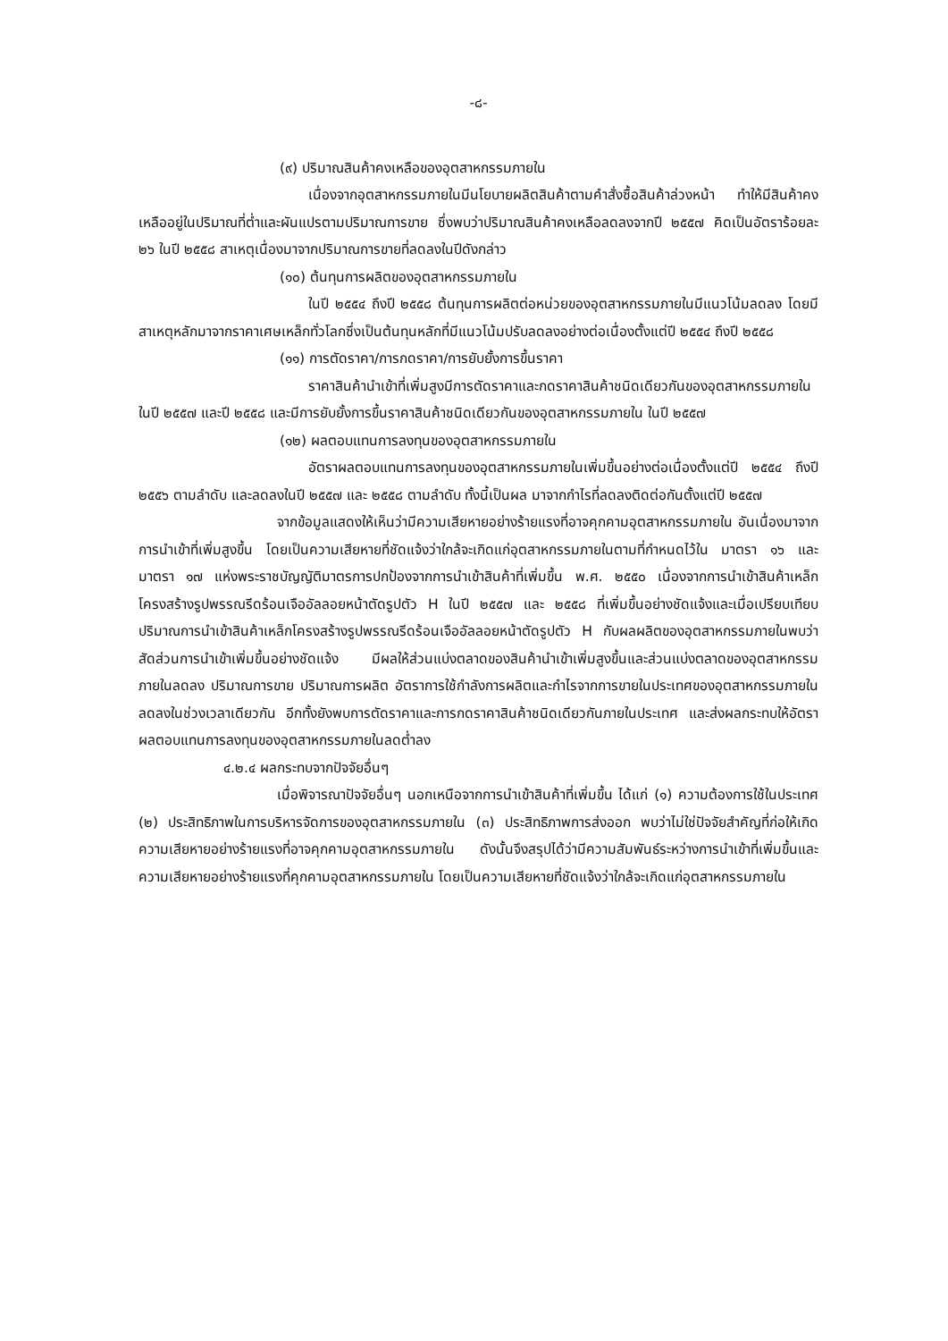-๘-
(๙) ปริมาณสินค้าคงเหลือของอุตสาหกรรมภายใน
เนื่องจากอุตสาหกรรมภายในมีนโยบายผลิตสินค้าตามคำสั่งซื้อสินค้าล่วงหน้า ทำให้มีสินค้าคงเหลืออยู่ในปริมาณที่ต่ำและผันแปรตามปริมาณการขาย ซึ่งพบว่าปริมาณสินค้าคงเหลือลดลงจากปี ๒๕๕๗ คิดเป็นอัตราร้อยละ ๒๖ ในปี ๒๕๕๘ สาเหตุเนื่องมาจากปริมาณการขายที่ลดลงในปีดังกล่าว
(๑๐) ต้นทุนการผลิตของอุตสาหกรรมภายใน
ในปี ๒๕๕๔ ถึงปี ๒๕๕๘ ต้นทุนการผลิตต่อหน่วยของอุตสาหกรรมภายในมีแนวโน้มลดลง โดยมีสาเหตุหลักมาจากราคาเศษเหล็กทั่วโลกซึ่งเป็นต้นทุนหลักที่มีแนวโน้มปรับลดลงอย่างต่อเนื่องตั้งแต่ปี ๒๕๕๔ ถึงปี ๒๕๕๘
(๑๑) การตัดราคา/การกดราคา/การยับยั้งการขึ้นราคา
ราคาสินค้านำเข้าที่เพิ่มสูงมีการตัดราคาและกดราคาสินค้าชนิดเดียวกันของอุตสาหกรรมภายใน ในปี ๒๕๕๗ และปี ๒๕๕๘ และมีการยับยั้งการขึ้นราคาสินค้าชนิดเดียวกันของอุตสาหกรรมภายใน ในปี ๒๕๕๗
(๑๒) ผลตอบแทนการลงทุนของอุตสาหกรรมภายใน
อัตราผลตอบแทนการลงทุนของอุตสาหกรรมภายในเพิ่มขึ้นอย่างต่อเนื่องตั้งแต่ปี ๒๕๕๔ ถึงปี ๒๕๕๖ ตามลำดับ และลดลงในปี ๒๕๕๗ และ ๒๕๕๘ ตามลำดับ ทั้งนี้เป็นผล มาจากกำไรที่ลดลงติดต่อกันตั้งแต่ปี ๒๕๕๗
จากข้อมูลแสดงให้เห็นว่ามีความเสียหายอย่างร้ายแรงที่อาจคุกคามอุตสาหกรรมภายใน อันเนื่องมาจากการนำเข้าที่เพิ่มสูงขึ้น โดยเป็นความเสียหายที่ชัดแจ้งว่าใกล้จะเกิดแก่อุตสาหกรรมภายในตามที่กำหนดไว้ใน มาตรา ๑๖ และ มาตรา ๑๗ แห่งพระราชบัญญัติมาตรการปกป้องจากการนำเข้าสินค้าที่เพิ่มขึ้น พ.ศ. ๒๕๕๐ เนื่องจากการนำเข้าสินค้าเหล็กโครงสร้างรูปพรรณรีดร้อนเจืออัลลอยหน้าตัดรูปตัว H ในปี ๒๕๕๗ และ ๒๕๕๘ ที่เพิ่มขึ้นอย่างชัดแจ้งและเมื่อเปรียบเทียบปริมาณการนำเข้าสินค้าเหล็กโครงสร้างรูปพรรณรีดร้อนเจืออัลลอยหน้าตัดรูปตัว H กับผลผลิตของอุตสาหกรรมภายในพบว่าสัดส่วนการนำเข้าเพิ่มขึ้นอย่างชัดแจ้ง มีผลให้ส่วนแบ่งตลาดของสินค้านำเข้าเพิ่มสูงขึ้นและส่วนแบ่งตลาดของอุตสาหกรรมภายในลดลง ปริมาณการขาย ปริมาณการผลิต อัตราการใช้กำลังการผลิตและกำไรจากการขายในประเทศของอุตสาหกรรมภายในลดลงในช่วงเวลาเดียวกัน อีกทั้งยังพบการตัดราคาและการกดราคาสินค้าชนิดเดียวกันภายในประเทศ และส่งผลกระทบให้อัตราผลตอบแทนการลงทุนของอุตสาหกรรมภายในลดต่ำลง
๔.๒.๔ ผลกระทบจากปัจจัยอื่นๆ
เมื่อพิจารณาปัจจัยอื่นๆ นอกเหนือจากการนำเข้าสินค้าที่เพิ่มขึ้น ได้แก่ (๑) ความต้องการใช้ในประเทศ (๒) ประสิทธิภาพในการบริหารจัดการของอุตสาหกรรมภายใน (๓) ประสิทธิภาพการส่งออก พบว่าไม่ใช่ปัจจัยสำคัญที่ก่อให้เกิดความเสียหายอย่างร้ายแรงที่อาจคุกคามอุตสาหกรรมภายใน ดังนั้นจึงสรุปได้ว่ามีความสัมพันธ์ระหว่างการนำเข้าที่เพิ่มขึ้นและความเสียหายอย่างร้ายแรงที่คุกคามอุตสาหกรรมภายใน โดยเป็นความเสียหายที่ชัดแจ้งว่าใกล้จะเกิดแก่อุตสาหกรรมภายใน